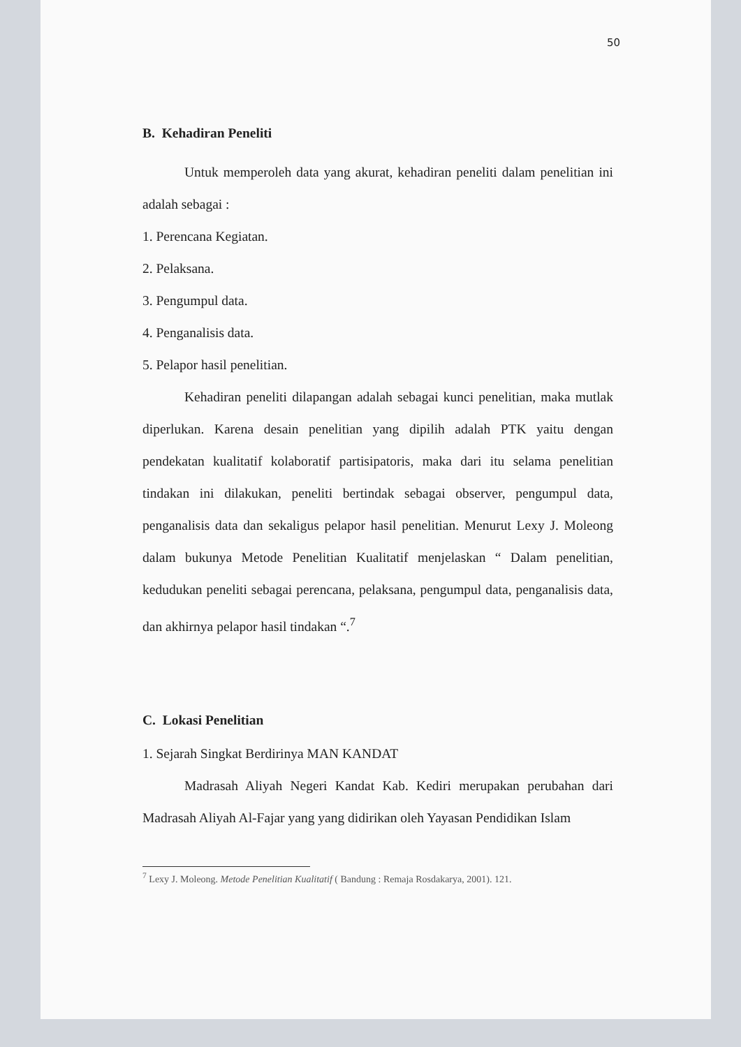50
B. Kehadiran Peneliti
Untuk memperoleh data yang akurat, kehadiran peneliti dalam penelitian ini adalah sebagai :
1. Perencana Kegiatan.
2. Pelaksana.
3. Pengumpul data.
4. Penganalisis data.
5. Pelapor hasil penelitian.
Kehadiran peneliti dilapangan adalah sebagai kunci penelitian, maka mutlak diperlukan. Karena desain penelitian yang dipilih adalah PTK yaitu dengan pendekatan kualitatif kolaboratif partisipatoris, maka dari itu selama penelitian tindakan ini dilakukan, peneliti bertindak sebagai observer, pengumpul data, penganalisis data dan sekaligus pelapor hasil penelitian. Menurut Lexy J. Moleong dalam bukunya Metode Penelitian Kualitatif menjelaskan “ Dalam penelitian, kedudukan peneliti sebagai perencana, pelaksana, pengumpul data, penganalisis data, dan akhirnya pelapor hasil tindakan “.<sup>7</sup>
C. Lokasi Penelitian
1. Sejarah Singkat Berdirinya MAN KANDAT
Madrasah Aliyah Negeri Kandat Kab. Kediri merupakan perubahan dari Madrasah Aliyah Al-Fajar yang yang didirikan oleh Yayasan Pendidikan Islam
<sup>7</sup> Lexy J. Moleong. Metode Penelitian Kualitatif ( Bandung : Remaja Rosdakarya, 2001). 121.